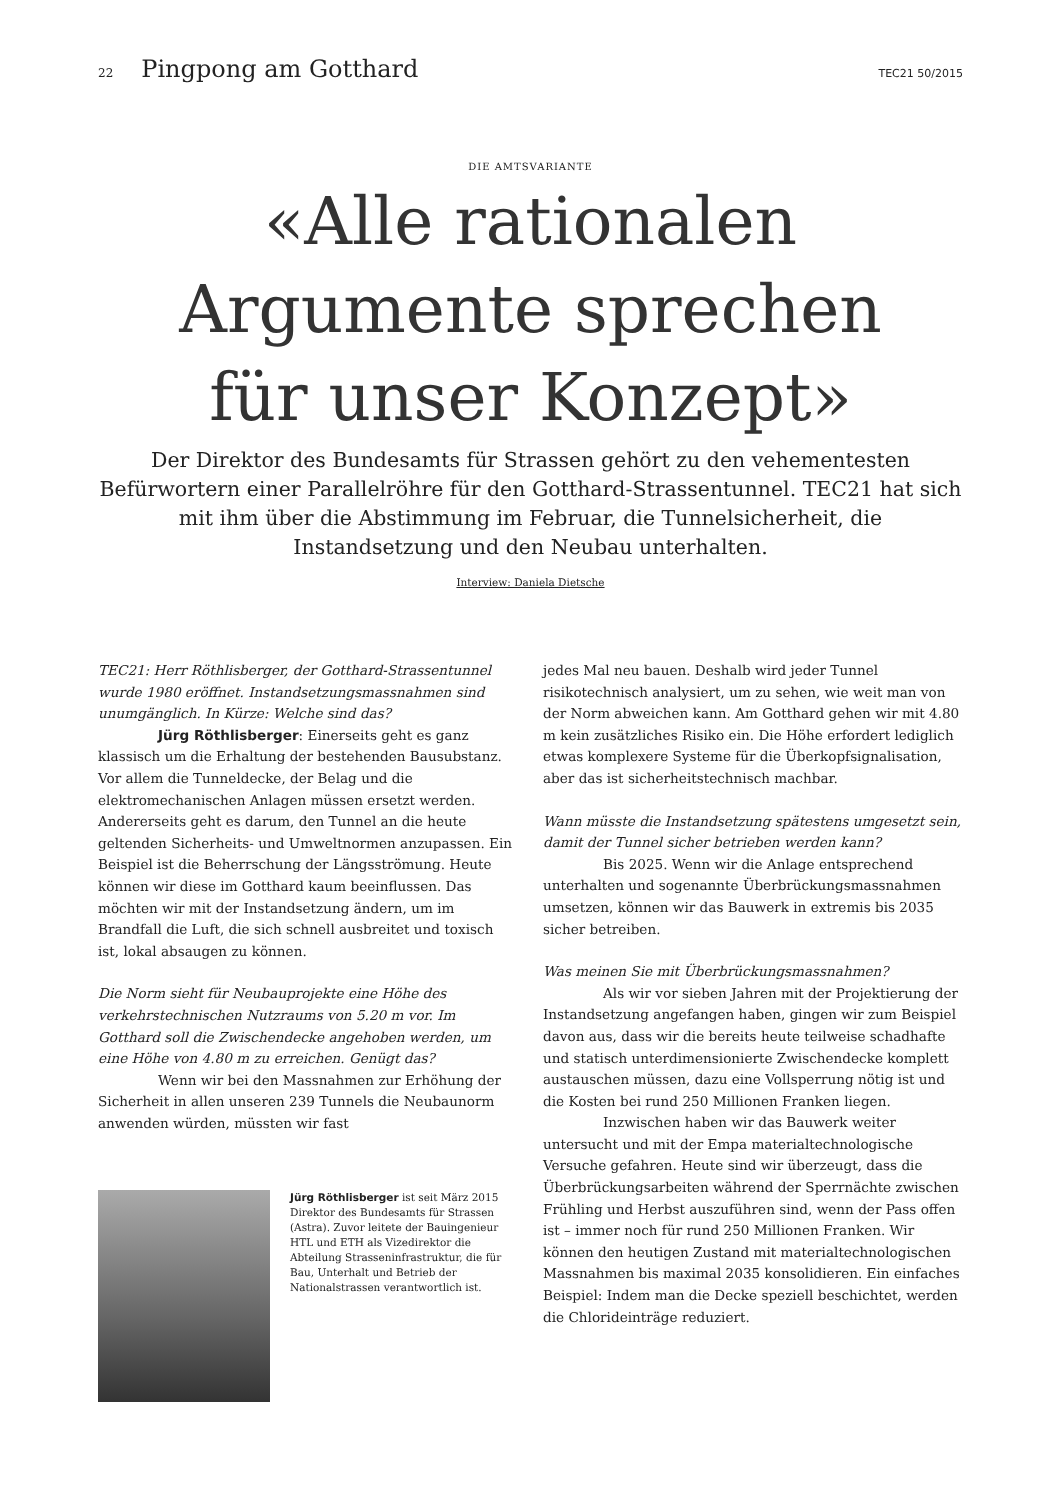22 Pingpong am Gotthard
TEC21 50/2015
DIE AMTSVARIANTE
«Alle rationalen
Argumente sprechen
für unser Konzept»
Der Direktor des Bundesamts für Strassen gehört zu den vehementesten Befürwortern einer Parallelröhre für den Gotthard-Strassentunnel. TEC21 hat sich mit ihm über die Abstimmung im Februar, die Tunnelsicherheit, die Instandsetzung und den Neubau unterhalten.
Interview: Daniela Dietsche
TEC21: Herr Röthlisberger, der Gotthard-Strassentunnel wurde 1980 eröffnet. Instandsetzungsmassnahmen sind unumgänglich. In Kürze: Welche sind das?
Jürg Röthlisberger: Einerseits geht es ganz klassisch um die Erhaltung der bestehenden Bausubstanz. Vor allem die Tunneldecke, der Belag und die elektromechanischen Anlagen müssen ersetzt werden. Andererseits geht es darum, den Tunnel an die heute geltenden Sicherheits- und Umweltnormen anzupassen. Ein Beispiel ist die Beherrschung der Längsströmung. Heute können wir diese im Gotthard kaum beeinflussen. Das möchten wir mit der Instandsetzung ändern, um im Brandfall die Luft, die sich schnell ausbreitet und toxisch ist, lokal absaugen zu können.
Die Norm sieht für Neubauprojekte eine Höhe des verkehrstechnischen Nutzraums von 5.20 m vor. Im Gotthard soll die Zwischendecke angehoben werden, um eine Höhe von 4.80 m zu erreichen. Genügt das?
Wenn wir bei den Massnahmen zur Erhöhung der Sicherheit in allen unseren 239 Tunnels die Neubaunorm anwenden würden, müssten wir fast
Jürg Röthlisberger ist seit März 2015 Direktor des Bundesamts für Strassen (Astra). Zuvor leitete der Bauingenieur HTL und ETH als Vizedirektor die Abteilung Strasseninfrastruktur, die für Bau, Unterhalt und Betrieb der Nationalstrassen verantwortlich ist.
jedes Mal neu bauen. Deshalb wird jeder Tunnel risikotechnisch analysiert, um zu sehen, wie weit man von der Norm abweichen kann. Am Gotthard gehen wir mit 4.80 m kein zusätzliches Risiko ein. Die Höhe erfordert lediglich etwas komplexere Systeme für die Überkopfsignalisation, aber das ist sicherheitstechnisch machbar.
Wann müsste die Instandsetzung spätestens umgesetzt sein, damit der Tunnel sicher betrieben werden kann?
Bis 2025. Wenn wir die Anlage entsprechend unterhalten und sogenannte Überbrückungsmassnahmen umsetzen, können wir das Bauwerk in extremis bis 2035 sicher betreiben.
Was meinen Sie mit Überbrückungsmassnahmen?
Als wir vor sieben Jahren mit der Projektierung der Instandsetzung angefangen haben, gingen wir zum Beispiel davon aus, dass wir die bereits heute teilweise schadhafte und statisch unterdimensionierte Zwischendecke komplett austauschen müssen, dazu eine Vollsperrung nötig ist und die Kosten bei rund 250 Millionen Franken liegen.
Inzwischen haben wir das Bauwerk weiter untersucht und mit der Empa materialtechnologische Versuche gefahren. Heute sind wir überzeugt, dass die Überbrückungsarbeiten während der Sperrnächte zwischen Frühling und Herbst auszuführen sind, wenn der Pass offen ist – immer noch für rund 250 Millionen Franken. Wir können den heutigen Zustand mit materialtechnologischen Massnahmen bis maximal 2035 konsolidieren. Ein einfaches Beispiel: Indem man die Decke speziell beschichtet, werden die Chlorideinträge reduziert.